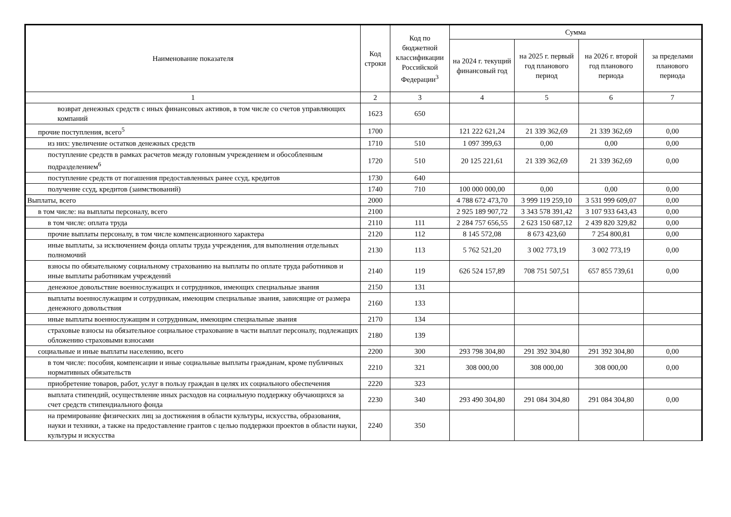| Наименование показателя | Код строки | Код по бюджетной классификации Российской Федерации<sup>3</sup> | Сумма | | | |
| --- | --- | --- | --- | --- | --- | --- |
| | | | на 2024 г. текущий финансовый год | на 2025 г. первый год планового период | на 2026 г. второй год планового периода | за пределами планового периода |
| 1 | 2 | 3 | 4 | 5 | 6 | 7 |
| возврат денежных средств с иных финансовых активов, в том числе со счетов управляющих компаний | 1623 | 650 | | | | |
| прочие поступления, всего<sup>5</sup> | 1700 | | 121 222 621,24 | 21 339 362,69 | 21 339 362,69 | 0,00 |
| из них: увеличение остатков денежных средств | 1710 | 510 | 1 097 399,63 | 0,00 | 0,00 | 0,00 |
| поступление средств в рамках расчетов между головным учреждением и обособленным подразделением<sup>6</sup> | 1720 | 510 | 20 125 221,61 | 21 339 362,69 | 21 339 362,69 | 0,00 |
| поступление средств от погашения предоставленных ранее ссуд, кредитов | 1730 | 640 | | | | |
| получение ссуд, кредитов (заимствований) | 1740 | 710 | 100 000 000,00 | 0,00 | 0,00 | 0,00 |
| Выплаты, всего | 2000 | | 4 788 672 473,70 | 3 999 119 259,10 | 3 531 999 609,07 | 0,00 |
| в том числе: на выплаты персоналу, всего | 2100 | | 2 925 189 907,72 | 3 343 578 391,42 | 3 107 933 643,43 | 0,00 |
| в том числе: оплата труда | 2110 | 111 | 2 284 757 656,55 | 2 623 150 687,12 | 2 439 820 329,82 | 0,00 |
| прочие выплаты персоналу, в том числе компенсационного характера | 2120 | 112 | 8 145 572,08 | 8 673 423,60 | 7 254 800,81 | 0,00 |
| иные выплаты, за исключением фонда оплаты труда учреждения, для выполнения отдельных полномочий | 2130 | 113 | 5 762 521,20 | 3 002 773,19 | 3 002 773,19 | 0,00 |
| взносы по обязательному социальному страхованию на выплаты по оплате труда работников и иные выплаты работникам учреждений | 2140 | 119 | 626 524 157,89 | 708 751 507,51 | 657 855 739,61 | 0,00 |
| денежное довольствие военнослужащих и сотрудников, имеющих специальные звания | 2150 | 131 | | | | |
| выплаты военнослужащим и сотрудникам, имеющим специальные звания, зависящие от размера денежного довольствия | 2160 | 133 | | | | |
| иные выплаты военнослужащим и сотрудникам, имеющим специальные звания | 2170 | 134 | | | | |
| страховые взносы на обязательное социальное страхование в части выплат персоналу, подлежащих обложению страховыми взносами | 2180 | 139 | | | | |
| социальные и иные выплаты населению, всего | 2200 | 300 | 293 798 304,80 | 291 392 304,80 | 291 392 304,80 | 0,00 |
| в том числе: пособия, компенсации и иные социальные выплаты гражданам, кроме публичных нормативных обязательств | 2210 | 321 | 308 000,00 | 308 000,00 | 308 000,00 | 0,00 |
| приобретение товаров, работ, услуг в пользу граждан в целях их социального обеспечения | 2220 | 323 | | | | |
| выплата стипендий, осуществление иных расходов на социальную поддержку обучающихся за счет средств стипендиального фонда | 2230 | 340 | 293 490 304,80 | 291 084 304,80 | 291 084 304,80 | 0,00 |
| на премирование физических лиц за достижения в области культуры, искусства, образования, науки и техники, а также на предоставление грантов с целью поддержки проектов в области науки, культуры и искусства | 2240 | 350 | | | | |